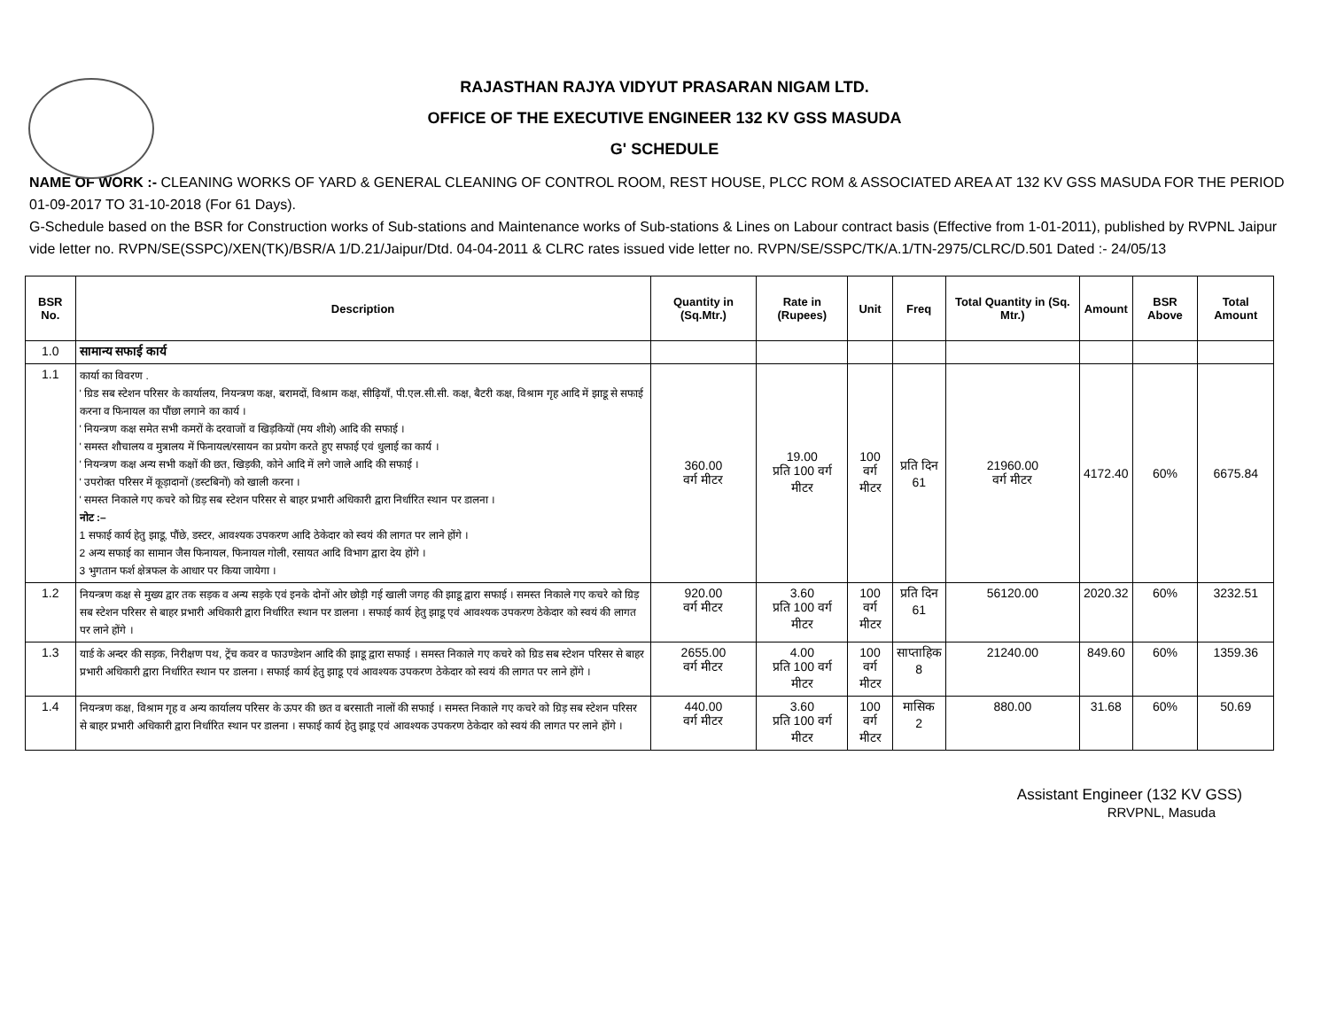RAJASTHAN RAJYA VIDYUT PRASARAN NIGAM LTD.
OFFICE OF THE EXECUTIVE ENGINEER 132 KV GSS MASUDA
G' SCHEDULE
NAME OF WORK :- CLEANING WORKS OF YARD & GENERAL CLEANING OF CONTROL ROOM, REST HOUSE, PLCC ROM & ASSOCIATED AREA AT 132 KV GSS MASUDA FOR THE PERIOD 01-09-2017 TO 31-10-2018 (For 61 Days).
G-Schedule based on the BSR for Construction works of Sub-stations and Maintenance works of Sub-stations & Lines on Labour contract basis (Effective from 1-01-2011), published by RVPNL Jaipur vide letter no. RVPN/SE(SSPC)/XEN(TK)/BSR/A 1/D.21/Jaipur/Dtd. 04-04-2011 & CLRC rates issued vide letter no. RVPN/SE/SSPC/TK/A.1/TN-2975/CLRC/D.501 Dated :- 24/05/13
| BSR No. | Description | Quantity in (Sq.Mtr.) | Rate in (Rupees) | Unit | Freq | Total Quantity in (Sq. Mtr.) | Amount | BSR Above | Total Amount |
| --- | --- | --- | --- | --- | --- | --- | --- | --- | --- |
| 1.0 | सामान्य सफाई कार्य | | | | | | | | |
| 1.1 | कार्या का विवरण . ' ग्रिड सब स्टेशन परिसर के कार्यालय, नियन्त्रण कक्ष, बरामदों, विश्राम कक्ष, सीढ़ियाँ, पी.एल.सी.सी. कक्ष, बैटरी कक्ष, विश्राम गृह आदि में झाडू से सफाई करना व फिनायल का पौंछा लगाने का कार्य । ' नियन्त्रण कक्ष समेत सभी कमरों के दरवाजों व खिड़कियों (मय शीशे) आदि की सफाई । ' समस्त शौचालय व मुत्रालय में फिनायल/रसायन का प्रयोग करते हुए सफाई एवं धुलाई का कार्य । ' नियन्त्रण कक्ष अन्य सभी कक्षों की छत, खिड़की, कोने आदि में लगे जाले आदि की सफाई । ' उपरोक्त परिसर में कूड़ादानों (डस्टबिनों) को खाली करना । ' समस्त निकाले गए कचरे को ग्रिड़ सब स्टेशन परिसर से बाहर प्रभारी अधिकारी द्वारा निर्धारित स्थान पर डालना । नोट :– 1 सफाई कार्य हेतु झाडू, पौंछे, डस्टर, आवश्यक उपकरण आदि ठेकेदार को स्वयं की लागत पर लाने होंगे । 2 अन्य सफाई का सामान जैस फिनायल, फिनायल गोली, रसायत आदि विभाग द्वारा देय होंगे । 3 भुगतान फर्श क्षेत्रफल के आधार पर किया जायेगा । | 360.00 वर्ग मीटर | 19.00 प्रति 100 वर्ग मीटर | 100 वर्ग मीटर | प्रति दिन 61 | 21960.00 वर्ग मीटर | 4172.40 | 60% | 6675.84 |
| 1.2 | नियन्त्रण कक्ष से मुख्य द्वार तक सड़क व अन्य सड़के एवं इनके दोनों ओर छोड़ी गई खाली जगह की झाडू द्वारा सफाई । समस्त निकाले गए कचरे को ग्रिड़ सब स्टेशन परिसर से बाहर प्रभारी अधिकारी द्वारा निर्धारित स्थान पर डालना । सफाई कार्य हेतु झाडू एवं आवश्यक उपकरण ठेकेदार को स्वयं की लागत पर लाने होंगे । | 920.00 वर्ग मीटर | 3.60 प्रति 100 वर्ग मीटर | 100 वर्ग मीटर | प्रति दिन 61 | 56120.00 | 2020.32 | 60% | 3232.51 |
| 1.3 | यार्ड के अन्दर की सड़क, निरीक्षण पथ, ट्रेंच कवर व फाउण्डेशन आदि की झाडू द्वारा सफाई । समस्त निकाले गए कचरे को ग्रिड सब स्टेशन परिसर से बाहर प्रभारी अधिकारी द्वारा निर्धारित स्थान पर डालना । सफाई कार्य हेतु झाडू एवं आवश्यक उपकरण ठेकेदार को स्वयं की लागत पर लाने होंगे । | 2655.00 वर्ग मीटर | 4.00 प्रति 100 वर्ग मीटर | 100 वर्ग मीटर | साप्ताहिक 8 | 21240.00 | 849.60 | 60% | 1359.36 |
| 1.4 | नियन्त्रण कक्ष, विश्राम गृह व अन्य कार्यालय परिसर के ऊपर की छत व बरसाती नालों की सफाई । समस्त निकाले गए कचरे को ग्रिड़ सब स्टेशन परिसर से बाहर प्रभारी अधिकारी द्वारा निर्धारित स्थान पर डालना । सफाई कार्य हेतु झाडू एवं आवश्यक उपकरण ठेकेदार को स्वयं की लागत पर लाने होंगे । | 440.00 वर्ग मीटर | 3.60 प्रति 100 वर्ग मीटर | 100 वर्ग मीटर | मासिक 2 | 880.00 | 31.68 | 60% | 50.69 |
Assistant Engineer (132 KV GSS)
RRVPNL, Masuda